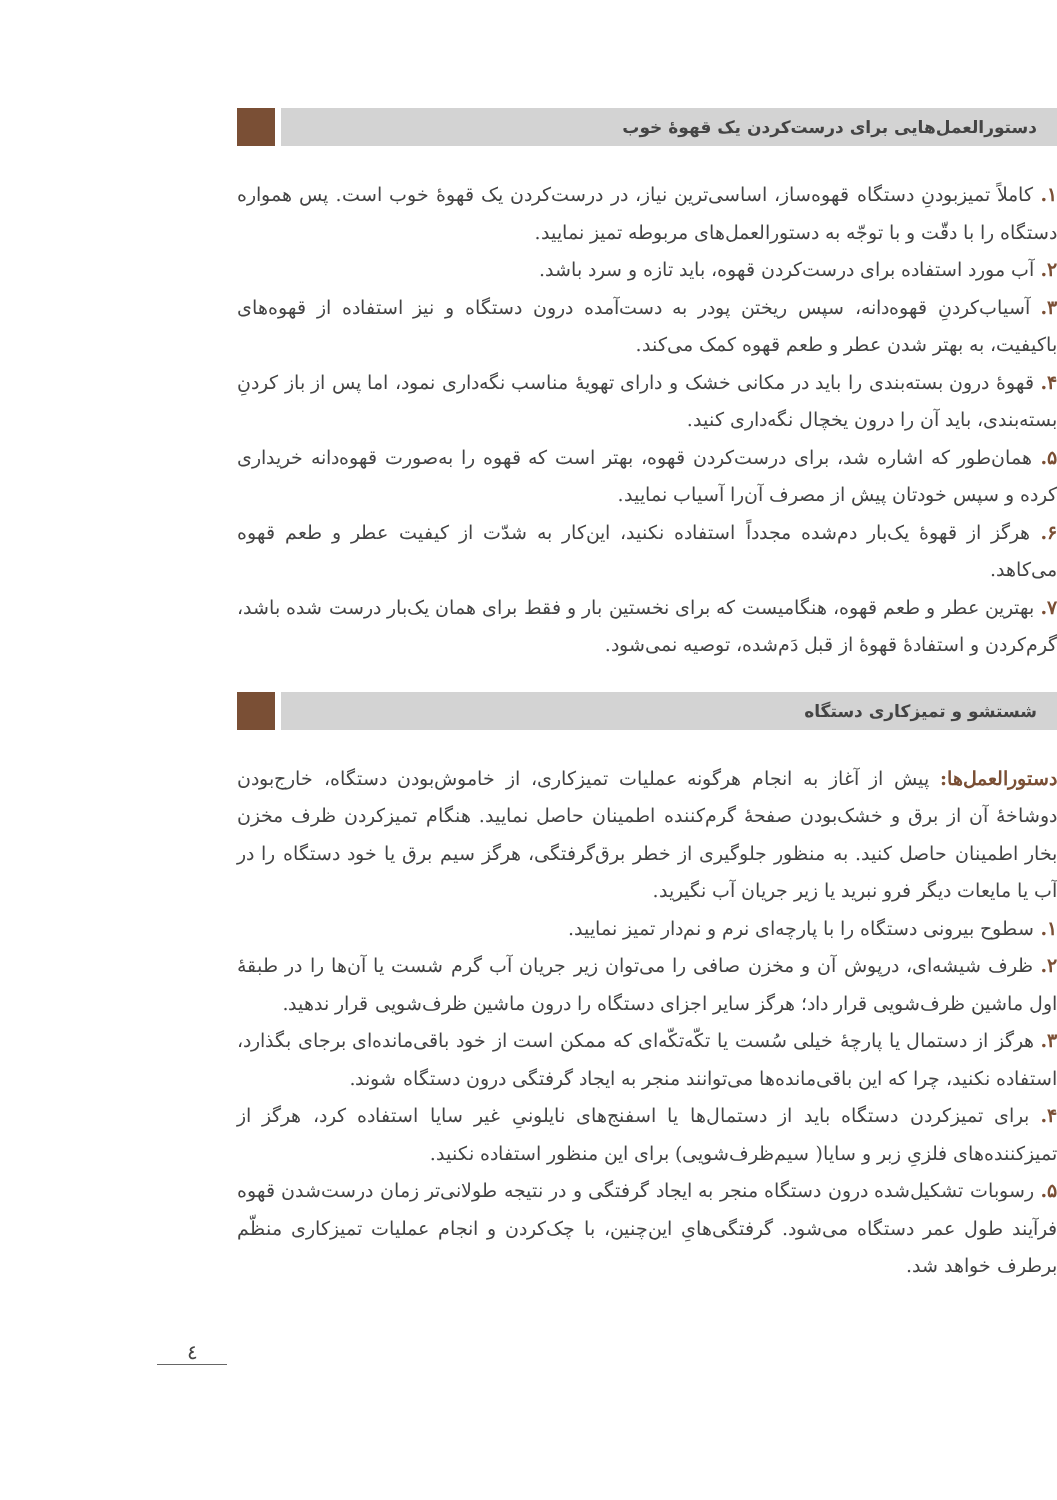دستورالعمل‌هایی برای درست‌کردن یک قهوهٔ خوب
۱. کاملاً تمیزبودنِ دستگاه قهوه‌ساز، اساسی‌ترین نیاز، در درست‌کردن یک قهوهٔ خوب است. پس همواره دستگاه را با دقّت و با توجّه به دستورالعمل‌های مربوطه تمیز نمایید.
۲. آب مورد استفاده برای درست‌کردن قهوه، باید تازه و سرد باشد.
۳. آسیاب‌کردنِ قهوه‌دانه، سپس ریختن پودر به دست‌آمده درون دستگاه و نیز استفاده از قهوه‌های باکیفیت، به بهتر شدن عطر و طعم قهوه کمک می‌کند.
۴. قهوهٔ درون بسته‌بندی را باید در مکانی خشک و دارای تهویهٔ مناسب نگه‌داری نمود، اما پس از باز کردنِ بسته‌بندی، باید آن را درون یخچال نگه‌داری کنید.
۵. همان‌طور که اشاره شد، برای درست‌کردن قهوه، بهتر است که قهوه را به‌صورت قهوه‌دانه خریداری کرده و سپس خودتان پیش از مصرف آن‌را آسیاب نمایید.
۶. هرگز از قهوهٔ یک‌بار دم‌شده مجدداً استفاده نکنید، این‌کار به شدّت از کیفیت عطر و طعم قهوه می‌کاهد.
۷. بهترین عطر و طعم قهوه، هنگامیست که برای نخستین بار و فقط برای همان یک‌بار درست شده باشد، گرم‌کردن و استفادهٔ قهوهٔ از قبل دَم‌شده، توصیه نمی‌شود.
شستشو و تمیزکاری دستگاه
دستورالعمل‌ها: پیش از آغاز به انجام هرگونه عملیات تمیزکاری، از خاموش‌بودن دستگاه، خارج‌بودن دوشاخهٔ آن از برق و خشک‌بودن صفحهٔ گرم‌کننده اطمینان حاصل نمایید. هنگام تمیزکردن ظرف مخزن بخار اطمینان حاصل کنید. به منظور جلوگیری از خطر برق‌گرفتگی، هرگز سیم برق یا خود دستگاه را در آب یا مایعات دیگر فرو نبرید یا زیر جریان آب نگیرید.
۱. سطوح بیرونی دستگاه را با پارچه‌ای نرم و نم‌دار تمیز نمایید.
۲. ظرف شیشه‌ای، درپوش آن و مخزن صافی را می‌توان زیر جریان آب گرم شست یا آن‌ها را در طبقهٔ اول ماشین ظرف‌شویی قرار داد؛ هرگز سایر اجزای دستگاه را درون ماشین ظرف‌شویی قرار ندهید.
۳. هرگز از دستمال یا پارچهٔ خیلی سُست یا تکّه‌تکّه‌ای که ممکن است از خود باقی‌مانده‌ای برجای بگذارد، استفاده نکنید، چرا که این باقی‌مانده‌ها می‌توانند منجر به ایجاد گرفتگی درون دستگاه شوند.
۴. برای تمیزکردن دستگاه باید از دستمال‌ها یا اسفنج‌های نایلونیِ غیر سایا استفاده کرد، هرگز از تمیزکننده‌های فلزیِ زبر و سایا( سیم‌ظرف‌شویی) برای این منظور استفاده نکنید.
۵. رسوبات تشکیل‌شده درون دستگاه منجر به ایجاد گرفتگی و در نتیجه طولانی‌تر زمان درست‌شدن قهوه فرآیند طول عمر دستگاه می‌شود. گرفتگی‌هایِ این‌چنین، با چک‌کردن و انجام عملیات تمیزکاری منظّم برطرف خواهد شد.
٤